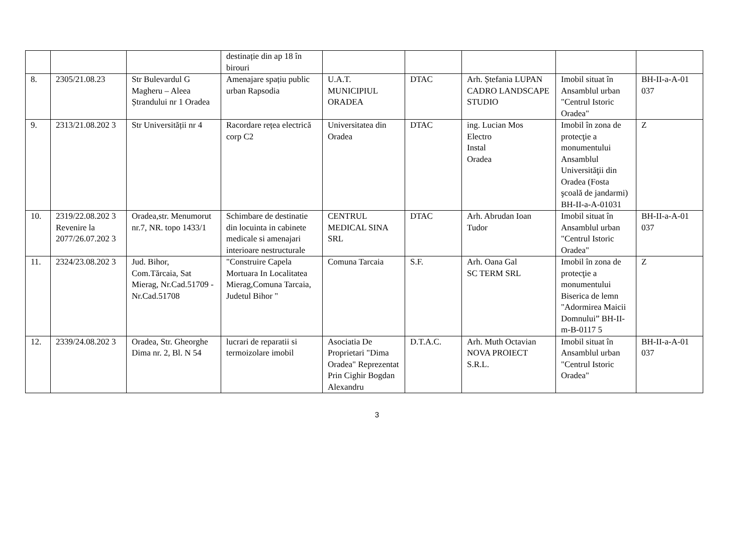| | | | destinație din ap 18 în birouri | | | | | |
| 8. | 2305/21.08.23 | Str Bulevardul G Magheru – Aleea Ștrandului nr 1 Oradea | Amenajare spațiu public urban Rapsodia | U.A.T. MUNICIPIUL ORADEA | DTAC | Arh. Ștefania LUPAN CADRO LANDSCAPE STUDIO | Imobil situat în Ansamblul urban "Centrul Istoric Oradea" | BH-II-a-A-01 037 |
| 9. | 2313/21.08.202 3 | Str Universității nr 4 | Racordare rețea electrică corp C2 | Universitatea din Oradea | DTAC | ing. Lucian Mos Electro Instal Oradea | Imobil în zona de protecţie a monumentului Ansamblul Universităţii din Oradea (Fosta şcoală de jandarmi) BH-II-a-A-01031 | Z |
| 10. | 2319/22.08.202 3 Revenire la 2077/26.07.202 3 | Oradea,str. Menumorut nr.7, NR. topo 1433/1 | Schimbare de destinatie din locuinta in cabinete medicale si amenajari interioare nestructurale | CENTRUL MEDICAL SINA SRL | DTAC | Arh. Abrudan Ioan Tudor | Imobil situat în Ansamblul urban "Centrul Istoric Oradea" | BH-II-a-A-01 037 |
| 11. | 2324/23.08.202 3 | Jud. Bihor, Com.Tărcaia, Sat Mierag, Nr.Cad.51709 - Nr.Cad.51708 | "Construire Capela Mortuara In Localitatea Mierag,Comuna Tarcaia, Judetul Bihor " | Comuna Tarcaia | S.F. | Arh. Oana Gal SC TERM SRL | Imobil în zona de protecţie a monumentului Biserica de lemn "Adormirea Maicii Domnului” BH-II-m-B-0117 5 | Z |
| 12. | 2339/24.08.202 3 | Oradea, Str. Gheorghe Dima nr. 2, Bl. N 54 | lucrari de reparatii si termoizolare imobil | Asociatia De Proprietari "Dima Oradea" Reprezentat Prin Cighir Bogdan Alexandru | D.T.A.C. | Arh. Muth Octavian NOVA PROIECT S.R.L. | Imobil situat în Ansamblul urban "Centrul Istoric Oradea" | BH-II-a-A-01 037 |
3